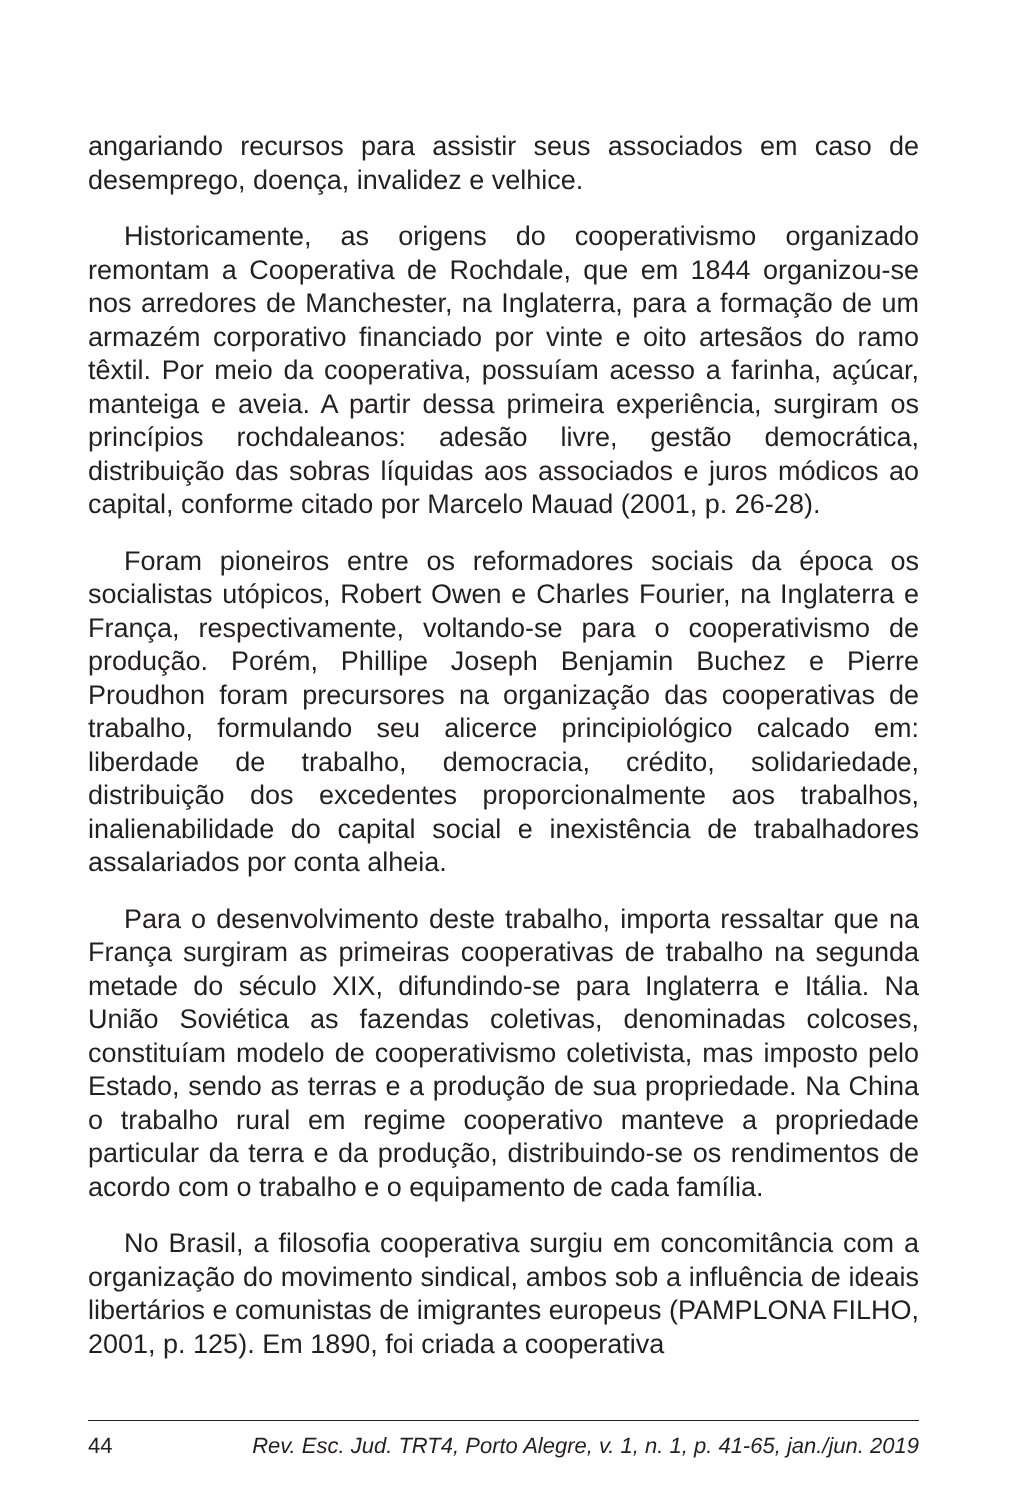angariando recursos para assistir seus associados em caso de desemprego, doença, invalidez e velhice.
Historicamente, as origens do cooperativismo organizado remontam a Cooperativa de Rochdale, que em 1844 organizou-se nos arredores de Manchester, na Inglaterra, para a formação de um armazém corporativo financiado por vinte e oito artesãos do ramo têxtil. Por meio da cooperativa, possuíam acesso a farinha, açúcar, manteiga e aveia. A partir dessa primeira experiência, surgiram os princípios rochdaleanos: adesão livre, gestão democrática, distribuição das sobras líquidas aos associados e juros módicos ao capital, conforme citado por Marcelo Mauad (2001, p. 26-28).
Foram pioneiros entre os reformadores sociais da época os socialistas utópicos, Robert Owen e Charles Fourier, na Inglaterra e França, respectivamente, voltando-se para o cooperativismo de produção. Porém, Phillipe Joseph Benjamin Buchez e Pierre Proudhon foram precursores na organização das cooperativas de trabalho, formulando seu alicerce principiológico calcado em: liberdade de trabalho, democracia, crédito, solidariedade, distribuição dos excedentes proporcionalmente aos trabalhos, inalienabilidade do capital social e inexistência de trabalhadores assalariados por conta alheia.
Para o desenvolvimento deste trabalho, importa ressaltar que na França surgiram as primeiras cooperativas de trabalho na segunda metade do século XIX, difundindo-se para Inglaterra e Itália. Na União Soviética as fazendas coletivas, denominadas colcoses, constituíam modelo de cooperativismo coletivista, mas imposto pelo Estado, sendo as terras e a produção de sua propriedade. Na China o trabalho rural em regime cooperativo manteve a propriedade particular da terra e da produção, distribuindo-se os rendimentos de acordo com o trabalho e o equipamento de cada família.
No Brasil, a filosofia cooperativa surgiu em concomitância com a organização do movimento sindical, ambos sob a influência de ideais libertários e comunistas de imigrantes europeus (PAMPLONA FILHO, 2001, p. 125). Em 1890, foi criada a cooperativa
44 Rev. Esc. Jud. TRT4, Porto Alegre, v. 1, n. 1, p. 41-65, jan./jun. 2019